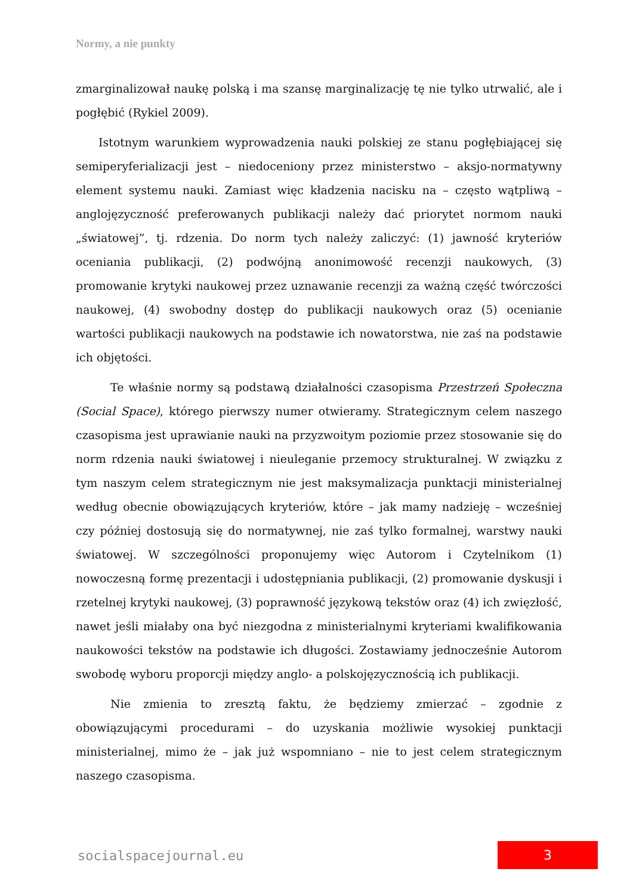Normy, a nie punkty
zmarginalizował naukę polską i ma szansę marginalizację tę nie tylko utrwalić, ale i pogłębić (Rykiel 2009).
Istotnym warunkiem wyprowadzenia nauki polskiej ze stanu pogłębiającej się semiperyferializacji jest – niedoceniony przez ministerstwo – aksjo-normatywny element systemu nauki. Zamiast więc kładzenia nacisku na – często wątpliwą – anglojęzyczność preferowanych publikacji należy dać priorytet normom nauki „światowej”, tj. rdzenia. Do norm tych należy zaliczyć: (1) jawność kryteriów oceniania publikacji, (2) podwójną anonimowość recenzji naukowych, (3) promowanie krytyki naukowej przez uznawanie recenzji za ważną część twórczości naukowej, (4) swobodny dostęp do publikacji naukowych oraz (5) ocenianie wartości publikacji naukowych na podstawie ich nowatorstwa, nie zaś na podstawie ich objętości.
Te właśnie normy są podstawą działalności czasopisma Przestrzeń Społeczna (Social Space), którego pierwszy numer otwieramy. Strategicznym celem naszego czasopisma jest uprawianie nauki na przyzwoitym poziomie przez stosowanie się do norm rdzenia nauki światowej i nieuleganie przemocy strukturalnej. W związku z tym naszym celem strategicznym nie jest maksymalizacja punktacji ministerialnej według obecnie obowiązujących kryteriów, które – jak mamy nadzieję – wcześniej czy później dostosują się do normatywnej, nie zaś tylko formalnej, warstwy nauki światowej. W szczególności proponujemy więc Autorom i Czytelnikom (1) nowoczesną formę prezentacji i udostępniania publikacji, (2) promowanie dyskusji i rzetelnej krytyki naukowej, (3) poprawność językową tekstów oraz (4) ich zwięzłość, nawet jeśli miałaby ona być niezgodna z ministerialnymi kryteriami kwalifikowania naukowości tekstów na podstawie ich długości. Zostawiamy jednocześnie Autorom swobodę wyboru proporcji między anglo- a polskojęzycznością ich publikacji.
Nie zmienia to zresztą faktu, że będziemy zmierzać – zgodnie z obowiązującymi procedurami – do uzyskania możliwie wysokiej punktacji ministerialnej, mimo że – jak już wspomniano – nie to jest celem strategicznym naszego czasopisma.
socialspacejournal.eu 3